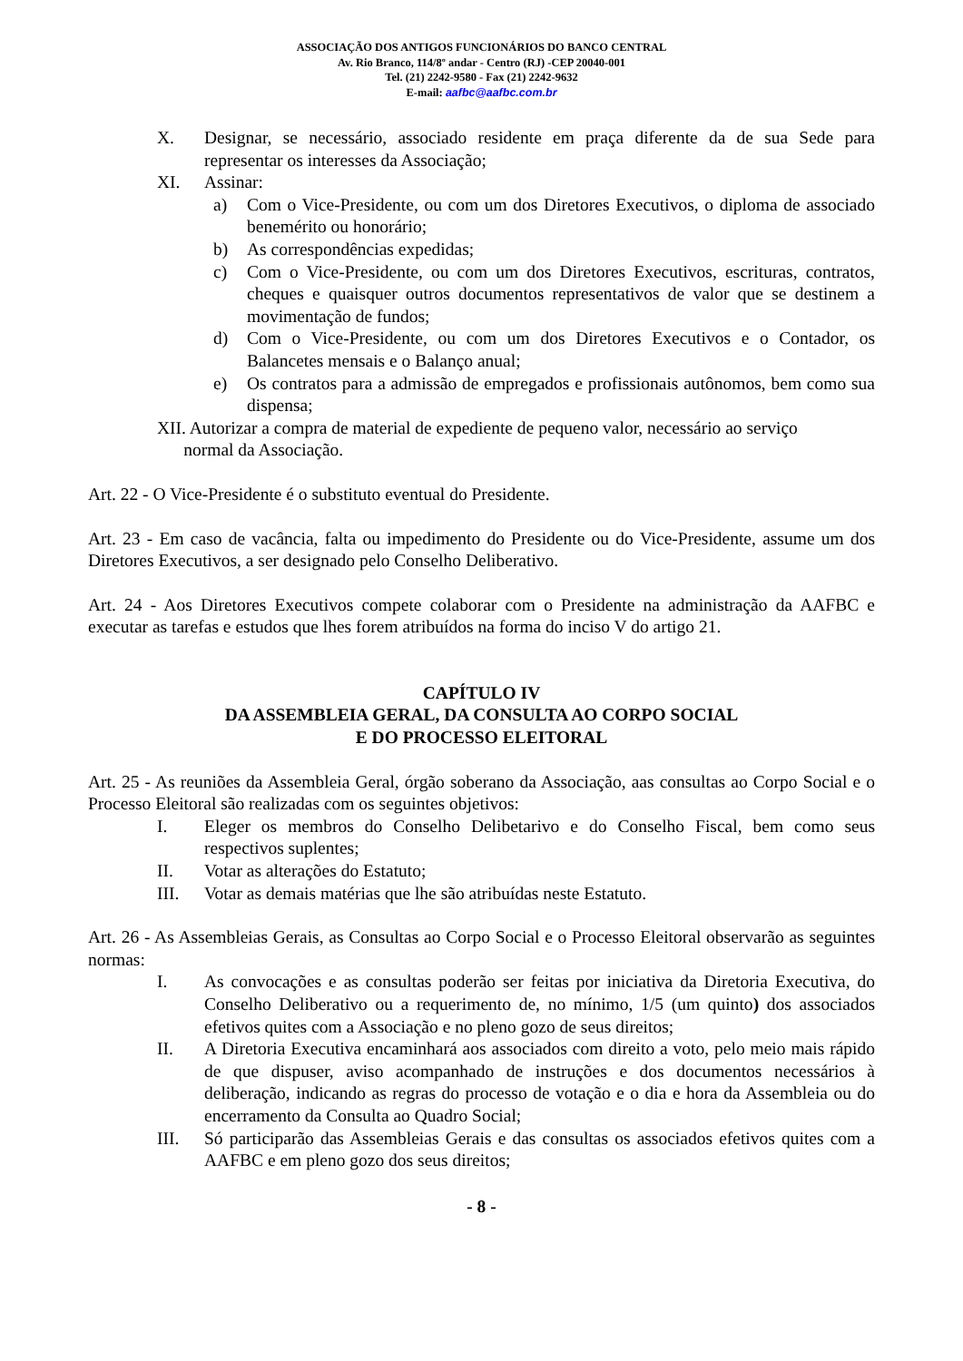ASSOCIAÇÃO DOS ANTIGOS FUNCIONÁRIOS DO BANCO CENTRAL
Av. Rio Branco, 114/8º andar - Centro (RJ) -CEP 20040-001
Tel. (21) 2242-9580 - Fax (21) 2242-9632
E-mail: aafbc@aafbc.com.br
X. Designar, se necessário, associado residente em praça diferente da de sua Sede para representar os interesses da Associação;
XI. Assinar:
a) Com o Vice-Presidente, ou com um dos Diretores Executivos, o diploma de associado benemérito ou honorário;
b) As correspondências expedidas;
c) Com o Vice-Presidente, ou com um dos Diretores Executivos, escrituras, contratos, cheques e quaisquer outros documentos representativos de valor que se destinem a movimentação de fundos;
d) Com o Vice-Presidente, ou com um dos Diretores Executivos e o Contador, os Balancetes mensais e o Balanço anual;
e) Os contratos para a admissão de empregados e profissionais autônomos, bem como sua dispensa;
XII. Autorizar a compra de material de expediente de pequeno valor, necessário ao serviço
normal da Associação.
Art. 22 - O Vice-Presidente é o substituto eventual do Presidente.
Art. 23 - Em caso de vacância, falta ou impedimento do Presidente ou do Vice-Presidente, assume um dos Diretores Executivos, a ser designado pelo Conselho Deliberativo.
Art. 24 - Aos Diretores Executivos compete colaborar com o Presidente na administração da AAFBC e executar as tarefas e estudos que lhes forem atribuídos na forma do inciso V do artigo 21.
CAPÍTULO IV
DA ASSEMBLEIA GERAL, DA CONSULTA AO CORPO SOCIAL
E DO PROCESSO ELEITORAL
Art. 25 - As reuniões da Assembleia Geral, órgão soberano da Associação, aas consultas ao Corpo Social e o Processo Eleitoral são realizadas com os seguintes objetivos:
I. Eleger os membros do Conselho Delibetarivo e do Conselho Fiscal, bem como seus respectivos suplentes;
II. Votar as alterações do Estatuto;
III. Votar as demais matérias que lhe são atribuídas neste Estatuto.
Art. 26 - As Assembleias Gerais, as Consultas ao Corpo Social e o Processo Eleitoral observarão as seguintes normas:
I. As convocações e as consultas poderão ser feitas por iniciativa da Diretoria Executiva, do Conselho Deliberativo ou a requerimento de, no mínimo, 1/5 (um quinto) dos associados efetivos quites com a Associação e no pleno gozo de seus direitos;
II. A Diretoria Executiva encaminhará aos associados com direito a voto, pelo meio mais rápido de que dispuser, aviso acompanhado de instruções e dos documentos necessários à deliberação, indicando as regras do processo de votação e o dia e hora da Assembleia ou do encerramento da Consulta ao Quadro Social;
III. Só participarão das Assembleias Gerais e das consultas os associados efetivos quites com a AAFBC e em pleno gozo dos seus direitos;
- 8 -